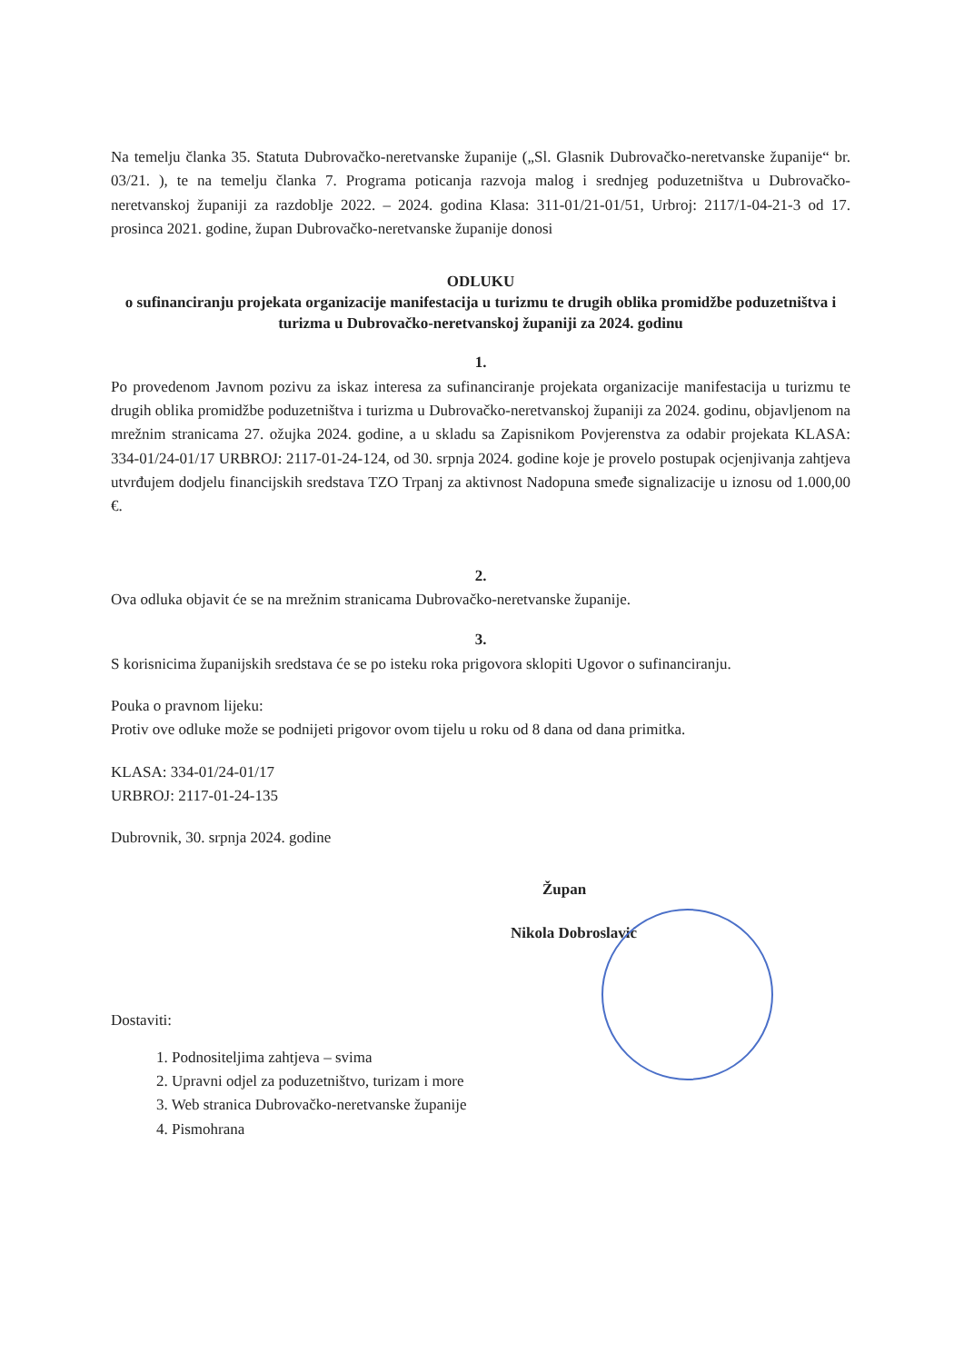Na temelju članka 35. Statuta Dubrovačko-neretvanske županije („Sl. Glasnik Dubrovačko-neretvanske županije“ br. 03/21. ), te na temelju članka 7. Programa poticanja razvoja malog i srednjeg poduzetništva u Dubrovačko-neretvanskoj županiji za razdoblje 2022. – 2024. godina Klasa: 311-01/21-01/51, Urbroj: 2117/1-04-21-3 od 17. prosinca 2021. godine, župan Dubrovačko-neretvanske županije donosi
ODLUKU
o sufinanciranju projekata organizacije manifestacija u turizmu te drugih oblika promidžbe poduzetništva i turizma u Dubrovačko-neretvanskoj županiji za 2024. godinu
1.
Po provedenom Javnom pozivu za iskaz interesa za sufinanciranje projekata organizacije manifestacija u turizmu te drugih oblika promidžbe poduzetništva i turizma u Dubrovačko-neretvanskoj županiji za 2024. godinu, objavljenom na mrežnim stranicama 27. ožujka 2024. godine, a u skladu sa Zapisnikom Povjerenstva za odabir projekata KLASA: 334-01/24-01/17 URBROJ: 2117-01-24-124, od 30. srpnja 2024. godine koje je provelo postupak ocjenjivanja zahtjeva utvrđujem dodjelu financijskih sredstava TZO Trpanj za aktivnost Nadopuna smeđe signalizacije u iznosu od 1.000,00 €.
2.
Ova odluka objavit će se na mrežnim stranicama Dubrovačko-neretvanske županije.
3.
S korisnicima županijskih sredstava će se po isteku roka prigovora sklopiti Ugovor o sufinanciranju.
Pouka o pravnom lijeku:
Protiv ove odluke može se podnijeti prigovor ovom tijelu u roku od 8 dana od dana primitka.
KLASA: 334-01/24-01/17
URBROJ: 2117-01-24-135
Dubrovnik, 30. srpnja 2024. godine
Župan
Nikola Dobroslavić
Dostaviti:
1. Podnositeljima zahtjeva – svima
2. Upravni odjel za poduzetništvo, turizam i more
3. Web stranica Dubrovačko-neretvanske županije
4. Pismohrana